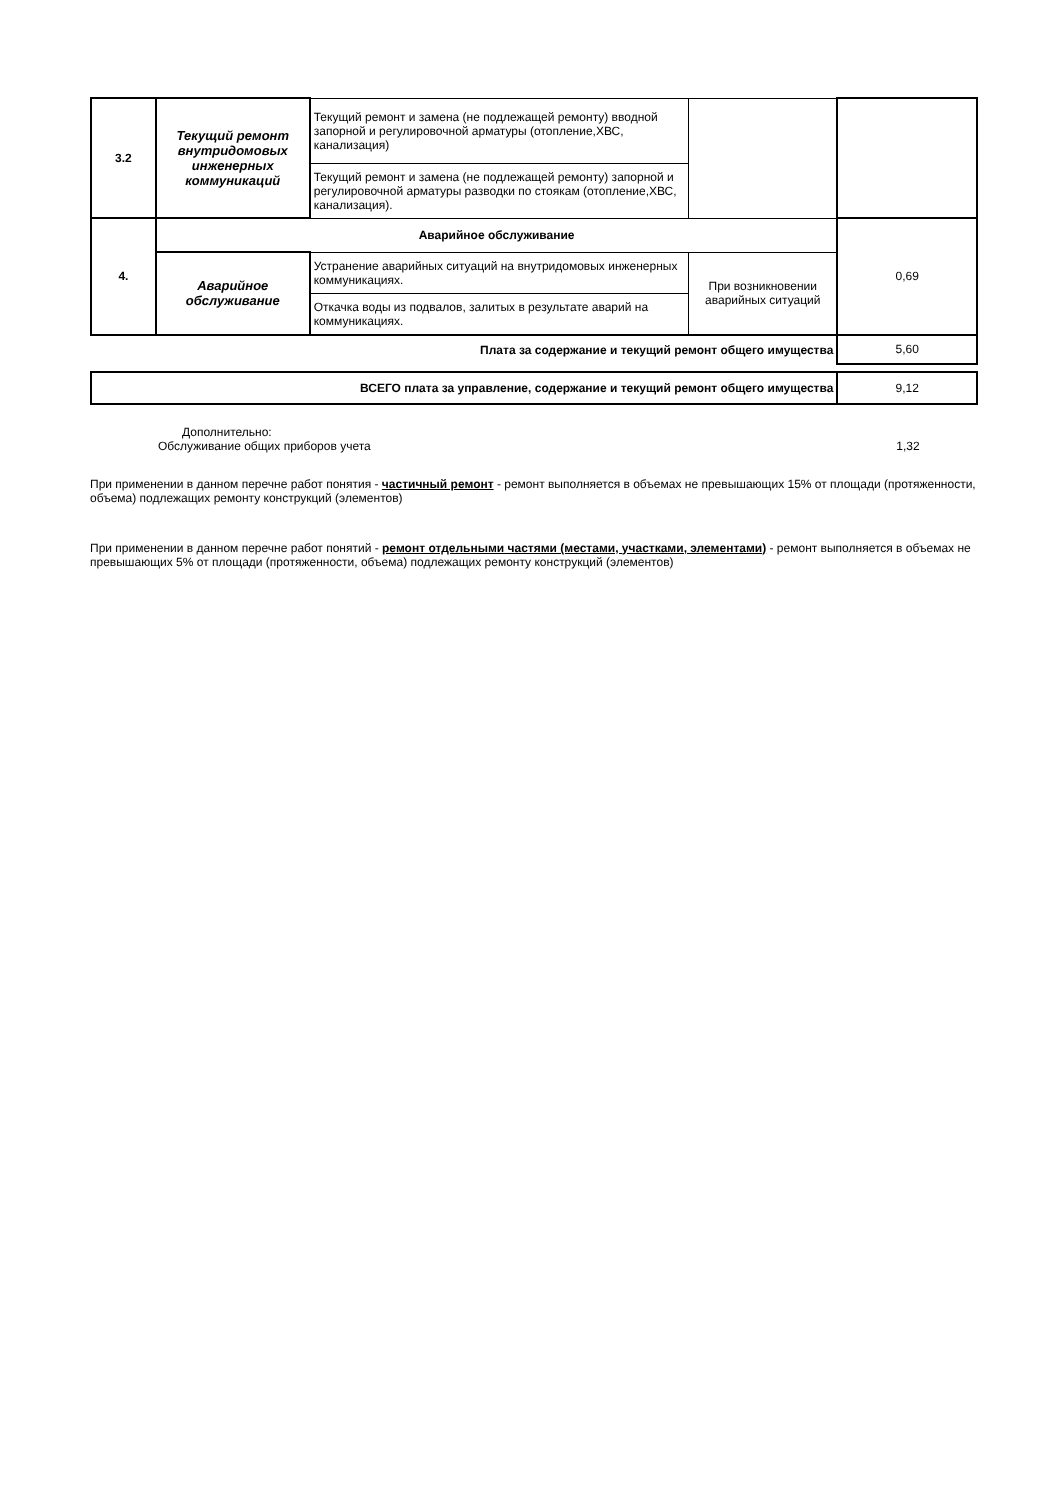| 3.2 | Текущий ремонт внутридомовых инженерных коммуникаций | Текущий ремонт и замена (не подлежащей ремонту) вводной запорной и регулировочной арматуры (отопление,ХВС, канализация) | | |
| | | Текущий ремонт и замена (не подлежащей ремонту) запорной и регулировочной арматуры разводки по стоякам (отопление,ХВС, канализация). | | |
| 4. | Аварийное обслуживание | | | 0,69 |
| | Аварийное обслуживание | Устранение аварийных ситуаций на внутридомовых инженерных коммуникациях. | При возникновении аварийных ситуаций | |
| | | Откачка воды из подвалов, залитых в результате аварий на коммуникациях. | | |
| Плата за содержание и текущий ремонт общего имущества | | | | 5,60 |
| ВСЕГО плата за управление, содержание и текущий ремонт общего имущества | | | | 9,12 |
Дополнительно:
Обслуживание общих приборов учета 1,32
При применении в данном перечне работ понятия - частичный ремонт - ремонт выполняется в объемах не превышающих 15% от площади (протяженности, объема) подлежащих ремонту конструкций (элементов)
При применении в данном перечне работ понятий - ремонт отдельными частями (местами, участками, элементами) - ремонт выполняется в объемах не превышающих 5% от площади (протяженности, объема) подлежащих ремонту конструкций (элементов)